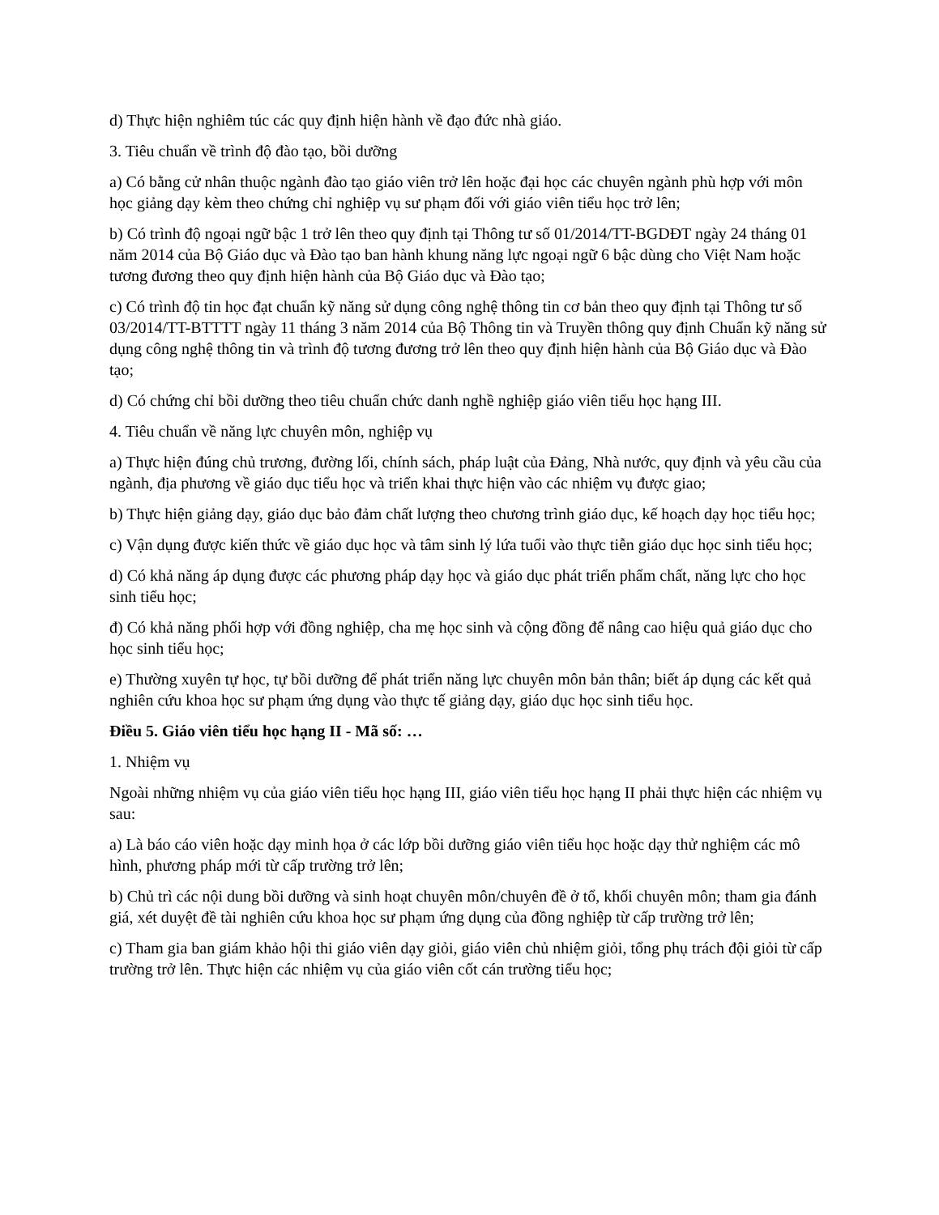d) Thực hiện nghiêm túc các quy định hiện hành về đạo đức nhà giáo.
3. Tiêu chuẩn về trình độ đào tạo, bồi dưỡng
a) Có bằng cử nhân thuộc ngành đào tạo giáo viên trở lên hoặc đại học các chuyên ngành phù hợp với môn học giảng dạy kèm theo chứng chỉ nghiệp vụ sư phạm đối với giáo viên tiểu học trở lên;
b) Có trình độ ngoại ngữ bậc 1 trở lên theo quy định tại Thông tư số 01/2014/TT-BGDĐT ngày 24 tháng 01 năm 2014 của Bộ Giáo dục và Đào tạo ban hành khung năng lực ngoại ngữ 6 bậc dùng cho Việt Nam hoặc tương đương theo quy định hiện hành của Bộ Giáo dục và Đào tạo;
c) Có trình độ tin học đạt chuẩn kỹ năng sử dụng công nghệ thông tin cơ bản theo quy định tại Thông tư số 03/2014/TT-BTTTT ngày 11 tháng 3 năm 2014 của Bộ Thông tin và Truyền thông quy định Chuẩn kỹ năng sử dụng công nghệ thông tin và trình độ tương đương trở lên theo quy định hiện hành của Bộ Giáo dục và Đào tạo;
d) Có chứng chỉ bồi dưỡng theo tiêu chuẩn chức danh nghề nghiệp giáo viên tiểu học hạng III.
4. Tiêu chuẩn về năng lực chuyên môn, nghiệp vụ
a) Thực hiện đúng chủ trương, đường lối, chính sách, pháp luật của Đảng, Nhà nước, quy định và yêu cầu của ngành, địa phương về giáo dục tiểu học và triển khai thực hiện vào các nhiệm vụ được giao;
b) Thực hiện giảng dạy, giáo dục bảo đảm chất lượng theo chương trình giáo dục, kế hoạch dạy học tiểu học;
c) Vận dụng được kiến thức về giáo dục học và tâm sinh lý lứa tuổi vào thực tiễn giáo dục học sinh tiểu học;
d) Có khả năng áp dụng được các phương pháp dạy học và giáo dục phát triển phẩm chất, năng lực cho học sinh tiểu học;
đ) Có khả năng phối hợp với đồng nghiệp, cha mẹ học sinh và cộng đồng để nâng cao hiệu quả giáo dục cho học sinh tiểu học;
e) Thường xuyên tự học, tự bồi dưỡng để phát triển năng lực chuyên môn bản thân; biết áp dụng các kết quả nghiên cứu khoa học sư phạm ứng dụng vào thực tế giảng dạy, giáo dục học sinh tiểu học.
Điều 5. Giáo viên tiểu học hạng II - Mã số: …
1. Nhiệm vụ
Ngoài những nhiệm vụ của giáo viên tiểu học hạng III, giáo viên tiểu học hạng II phải thực hiện các nhiệm vụ sau:
a) Là báo cáo viên hoặc dạy minh họa ở các lớp bồi dưỡng giáo viên tiểu học hoặc dạy thử nghiệm các mô hình, phương pháp mới từ cấp trường trở lên;
b) Chủ trì các nội dung bồi dưỡng và sinh hoạt chuyên môn/chuyên đề ở tổ, khối chuyên môn; tham gia đánh giá, xét duyệt đề tài nghiên cứu khoa học sư phạm ứng dụng của đồng nghiệp từ cấp trường trở lên;
c) Tham gia ban giám khảo hội thi giáo viên dạy giỏi, giáo viên chủ nhiệm giỏi, tổng phụ trách đội giỏi từ cấp trường trở lên. Thực hiện các nhiệm vụ của giáo viên cốt cán trường tiểu học;